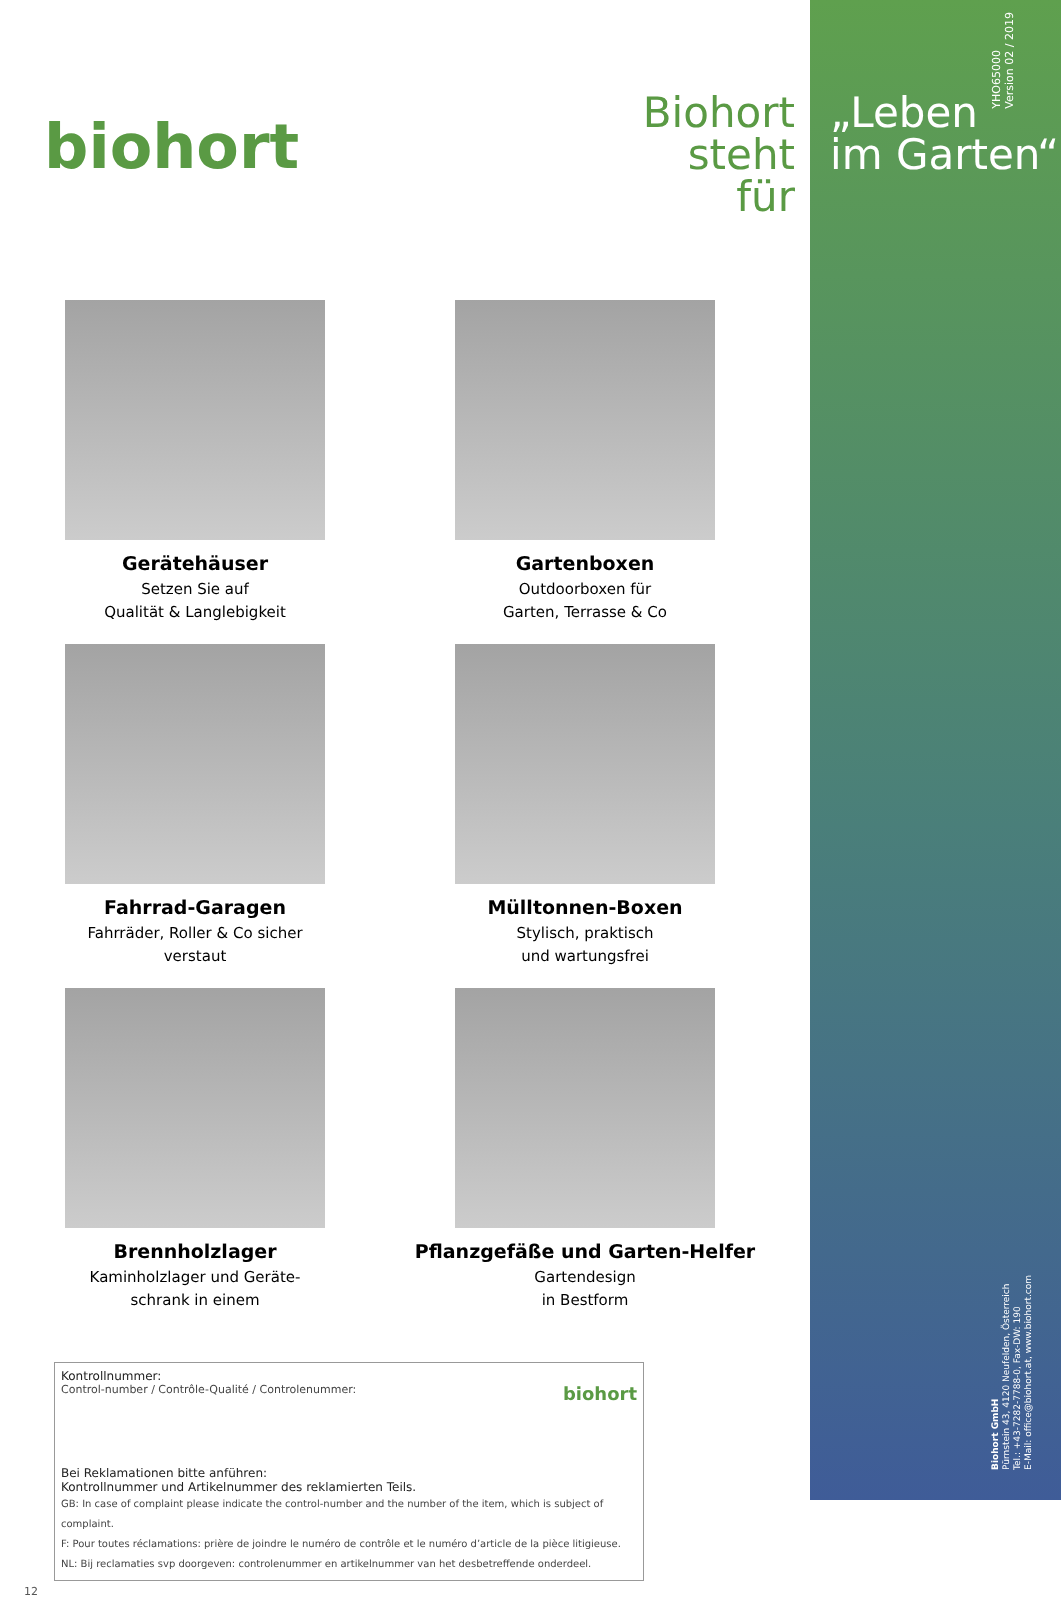biohort
Biohort steht für
Gerätehäuser
Setzen Sie auf
Qualität & Langlebigkeit
Gartenboxen
Outdoorboxen für
Garten, Terrasse & Co
Fahrrad-Garagen
Fahrräder, Roller & Co sicher
verstaut
Mülltonnen-Boxen
Stylisch, praktisch
und wartungsfrei
Brennholzlager
Kaminholzlager und Geräte-
schrank in einem
Pflanzgefäße und Garten-Helfer
Gartendesign
in Bestform
Kontrollnummer:
Control-number / Contrôle-Qualité / Controlenummer:
biohort
Bei Reklamationen bitte anführen:
Kontrollnummer und Artikelnummer des reklamierten Teils.
GB: In case of complaint please indicate the control-number and the number of the item, which is subject of complaint.
F: Pour toutes réclamations: prière de joindre le numéro de contrôle et le numéro d’article de la pièce litigieuse.
NL: Bij reclamaties svp doorgeven: controlenummer en artikelnummer van het desbetreffende onderdeel.
12
YHO65000
Version 02 / 2019
„Leben
im Garten“
Biohort GmbH
Pürnstein 43, 4120 Neufelden, Österreich
Tel.: +43-7282-7788-0, Fax-DW: 190
E-Mail: office@biohort.at, www.biohort.com